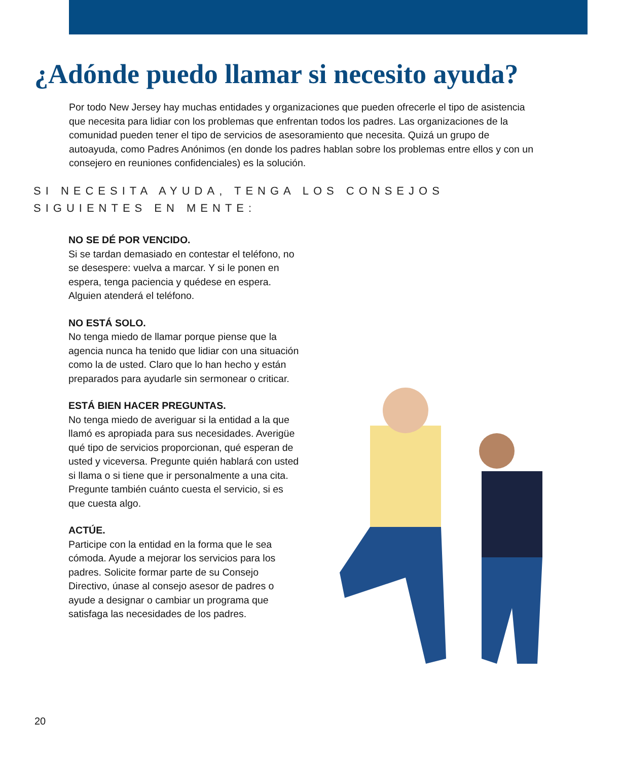¿Adónde puedo llamar si necesito ayuda?
Por todo New Jersey hay muchas entidades y organizaciones que pueden ofrecerle el tipo de asistencia que necesita para lidiar con los problemas que enfrentan todos los padres. Las organizaciones de la comunidad pueden tener el tipo de servicios de asesoramiento que necesita. Quizá un grupo de autoayuda, como Padres Anónimos (en donde los padres hablan sobre los problemas entre ellos y con un consejero en reuniones confidenciales) es la solución.
SI NECESITA AYUDA, TENGA LOS CONSEJOS SIGUIENTES EN MENTE:
NO SE DÉ POR VENCIDO.
Si se tardan demasiado en contestar el teléfono, no se desespere: vuelva a marcar. Y si le ponen en espera, tenga paciencia y quédese en espera. Alguien atenderá el teléfono.
NO ESTÁ SOLO.
No tenga miedo de llamar porque piense que la agencia nunca ha tenido que lidiar con una situación como la de usted. Claro que lo han hecho y están preparados para ayudarle sin sermonear o criticar.
ESTÁ BIEN HACER PREGUNTAS.
No tenga miedo de averiguar si la entidad a la que llamó es apropiada para sus necesidades. Averigüe qué tipo de servicios proporcionan, qué esperan de usted y viceversa. Pregunte quién hablará con usted si llama o si tiene que ir personalmente a una cita. Pregunte también cuánto cuesta el servicio, si es que cuesta algo.
ACTÚE.
Participe con la entidad en la forma que le sea cómoda. Ayude a mejorar los servicios para los padres. Solicite formar parte de su Consejo Directivo, únase al consejo asesor de padres o ayude a designar o cambiar un programa que satisfaga las necesidades de los padres.
20